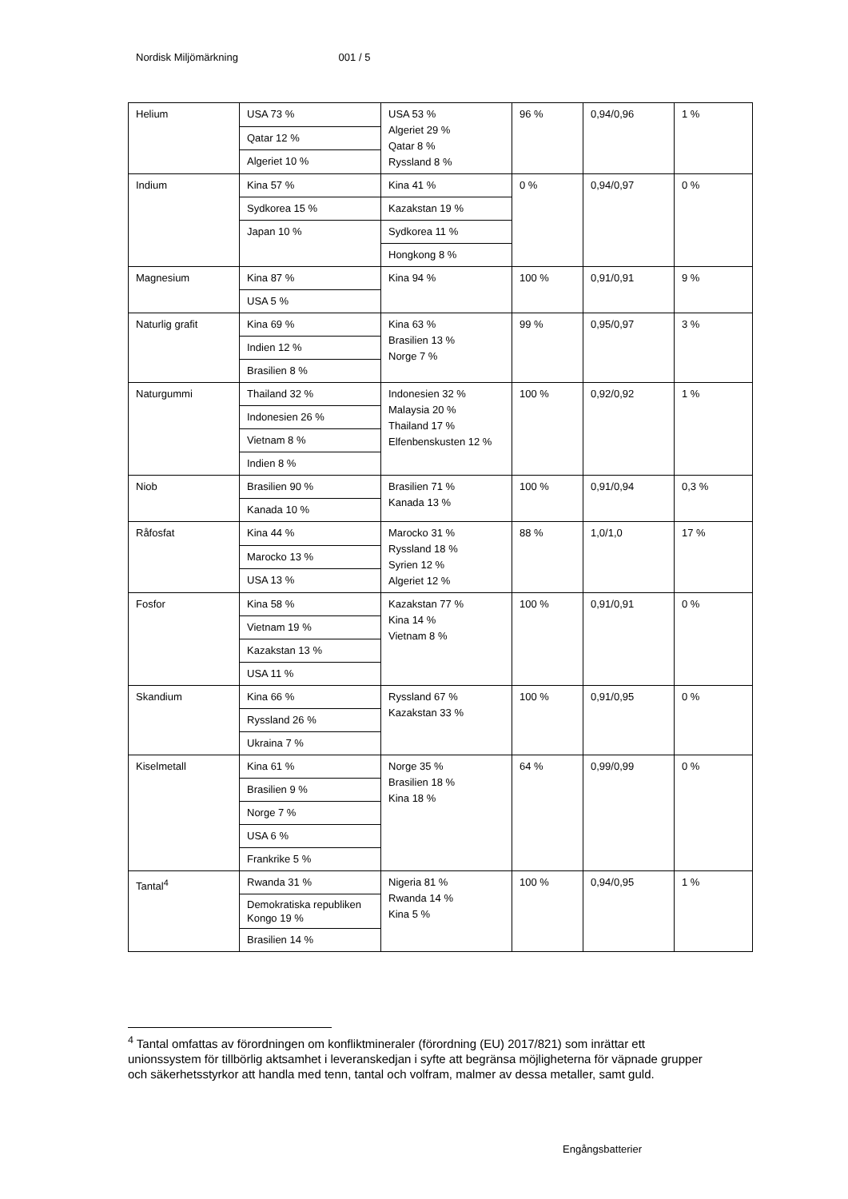Nordisk Miljömärkning 001 / 5
| Helium | USA 73 % | USA 53 % Algeriet 29 % Qatar 8 % Ryssland 8 % | 96 % | 0,94/0,96 | 1 % |
| | Qatar 12 % | | | | |
| | Algeriet 10 % | | | | |
| Indium | Kina 57 % | Kina 41 % | 0 % | 0,94/0,97 | 0 % |
| | Sydkorea 15 % | Kazakstan 19 % | | | |
| | Japan 10 % | Sydkorea 11 % | | | |
| | | Hongkong 8 % | | | |
| Magnesium | Kina 87 % | Kina 94 % | 100 % | 0,91/0,91 | 9 % |
| | USA 5 % | | | | |
| Naturlig grafit | Kina 69 % | Kina 63 % Brasilien 13 % Norge 7 % | 99 % | 0,95/0,97 | 3 % |
| | Indien 12 % | | | | |
| | Brasilien 8 % | | | | |
| Naturgummi | Thailand 32 % | Indonesien 32 % Malaysia 20 % Thailand 17 % Elfenbenskusten 12 % | 100 % | 0,92/0,92 | 1 % |
| | Indonesien 26 % | | | | |
| | Vietnam 8 % | | | | |
| | Indien 8 % | | | | |
| Niob | Brasilien 90 % | Brasilien 71 % Kanada 13 % | 100 % | 0,91/0,94 | 0,3 % |
| | Kanada 10 % | | | | |
| Råfosfat | Kina 44 % | Marocko 31 % Ryssland 18 % Syrien 12 % Algeriet 12 % | 88 % | 1,0/1,0 | 17 % |
| | Marocko 13 % | | | | |
| | USA 13 % | | | | |
| Fosfor | Kina 58 % | Kazakstan 77 % Kina 14 % Vietnam 8 % | 100 % | 0,91/0,91 | 0 % |
| | Vietnam 19 % | | | | |
| | Kazakstan 13 % | | | | |
| | USA 11 % | | | | |
| Skandium | Kina 66 % | Ryssland 67 % Kazakstan 33 % | 100 % | 0,91/0,95 | 0 % |
| | Ryssland 26 % | | | | |
| | Ukraina 7 % | | | | |
| Kiselmetall | Kina 61 % | Norge 35 % Brasilien 18 % Kina 18 % | 64 % | 0,99/0,99 | 0 % |
| | Brasilien 9 % | | | | |
| | Norge 7 % | | | | |
| | USA 6 % | | | | |
| | Frankrike 5 % | | | | |
| Tantal<sup>4</sup> | Rwanda 31 % | Nigeria 81 % Rwanda 14 % Kina 5 % | 100 % | 0,94/0,95 | 1 % |
| | Demokratiska republiken Kongo 19 % | | | | |
| | Brasilien 14 % | | | | |
<sup>4</sup> Tantal omfattas av förordningen om konfliktmineraler (förordning (EU) 2017/821) som inrättar ett unionssystem för tillbörlig aktsamhet i leveranskedjan i syfte att begränsa möjligheterna för väpnade grupper och säkerhetsstyrkor att handla med tenn, tantal och volfram, malmer av dessa metaller, samt guld.
Engångsbatterier